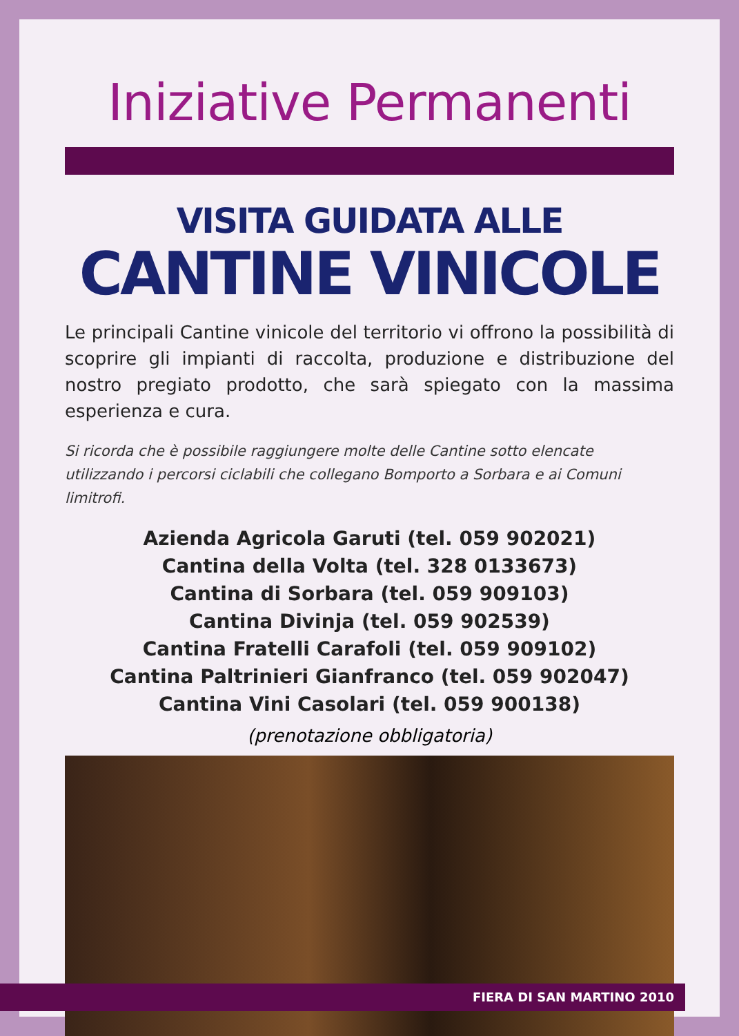Iniziative Permanenti
VISITA GUIDATA ALLE
CANTINE VINICOLE
Le principali Cantine vinicole del territorio vi offrono la possibilità di scoprire gli impianti di raccolta, produzione e distribuzione del nostro pregiato prodotto, che sarà spiegato con la massima esperienza e cura.
Si ricorda che è possibile raggiungere molte delle Cantine sotto elencate utilizzando i percorsi ciclabili che collegano Bomporto a Sorbara e ai Comuni limitrofi.
Azienda Agricola Garuti (tel. 059 902021)
Cantina della Volta (tel. 328 0133673)
Cantina di Sorbara (tel. 059 909103)
Cantina Divinja (tel. 059 902539)
Cantina Fratelli Carafoli (tel. 059 909102)
Cantina Paltrinieri Gianfranco (tel. 059 902047)
Cantina Vini Casolari (tel. 059 900138)
(prenotazione obbligatoria)
FIERA DI SAN MARTINO 2010